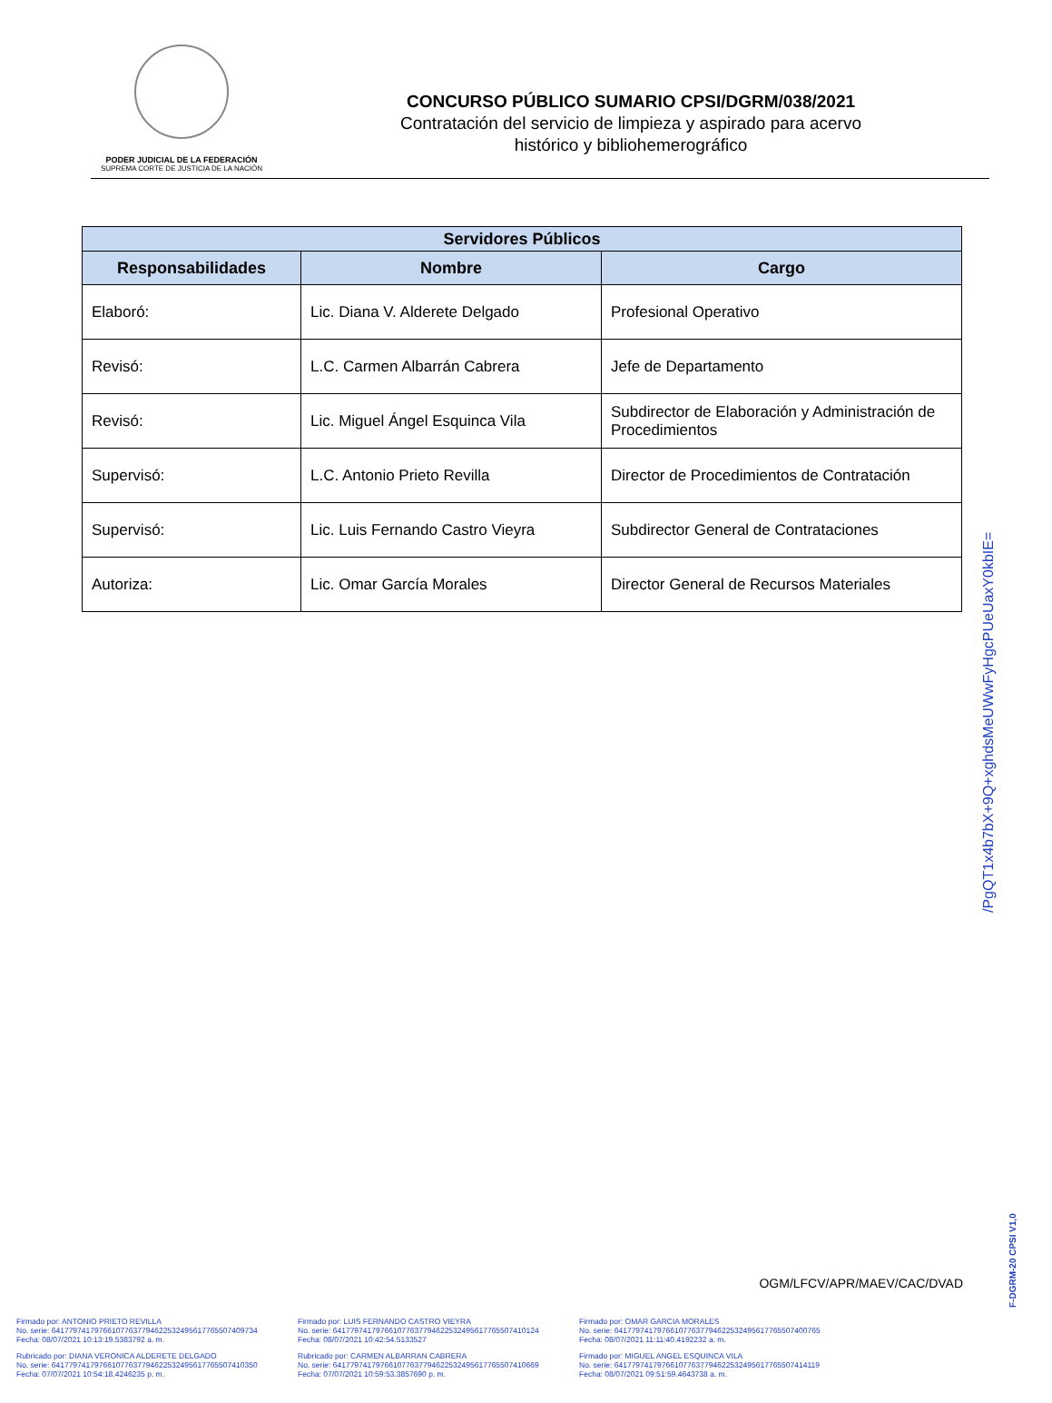PODER JUDICIAL DE LA FEDERACIÓN
SUPREMA CORTE DE JUSTICIA DE LA NACIÓN
CONCURSO PÚBLICO SUMARIO CPSI/DGRM/038/2021
Contratación del servicio de limpieza y aspirado para acervo
histórico y bibliohemerográfico
| Servidores Públicos | | |
| --- | --- | --- |
| Responsabilidades | Nombre | Cargo |
| Elaboró: | Lic. Diana V. Alderete Delgado | Profesional Operativo |
| Revisó: | L.C. Carmen Albarrán Cabrera | Jefe de Departamento |
| Revisó: | Lic. Miguel Ángel Esquinca Vila | Subdirector de Elaboración y Administración de Procedimientos |
| Supervisó: | L.C. Antonio Prieto Revilla | Director de Procedimientos de Contratación |
| Supervisó: | Lic. Luis Fernando Castro Vieyra | Subdirector General de Contrataciones |
| Autoriza: | Lic. Omar García Morales | Director General de Recursos Materiales |
/PgQT1x4b7bX+9Q+xghdsMeUWwFyHgcPUeUaxY0kbIE=
F-DGRM-20 CPSI V1,0
OGM/LFCV/APR/MAEV/CAC/DVAD
Firmado por: ANTONIO PRIETO REVILLA
No. serie: 641779741797661077637794622532495617765507409734
Fecha: 08/07/2021 10:13:19.5383792 a. m.
Firmado por: LUIS FERNANDO CASTRO VIEYRA
No. serie: 641779741797661077637794622532495617765507410124
Fecha: 08/07/2021 10:42:54.5133527
Firmado por: OMAR GARCIA MORALES
No. serie: 641779741797661077637794622532495617765507400765
Fecha: 08/07/2021 11:11:40.4192232 a. m.
Rubricado por: DIANA VERONICA ALDERETE DELGADO
No. serie: 641779741797661077637794622532495617765507410350
Fecha: 07/07/2021 10:54:18.4246235 p. m.
Rubricado por: CARMEN ALBARRAN CABRERA
No. serie: 641779741797661077637794622532495617765507410669
Fecha: 07/07/2021 10:59:53.3857690 p. m.
Firmado por: MIGUEL ANGEL ESQUINCA VILA
No. serie: 641779741797661077637794622532495617765507414119
Fecha: 08/07/2021 09:51:59.4643738 a. m.